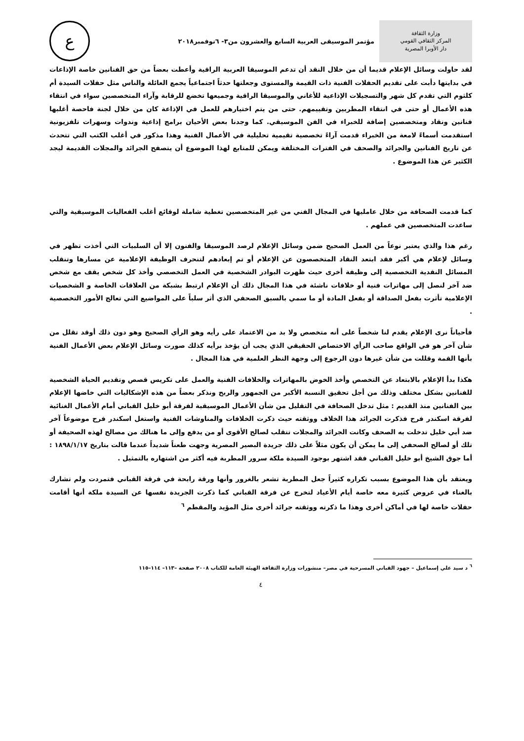وزارة الثقافة
المركز الثقافي القومي
دار الأوبرا المصرية
مؤتمر الموسيقى العربية السابع والعشرون من٣- ٦نوفمبر٢٠١٨
ع
لقد حاولت وسائل الإعلام قديما أن من خلال النقد أن تدعم الموسيقا العربية الراقية وأعطت بعضاً من حق الفنانين خاصة الإذاعات في بدايتها دأبت على تقديم الحفلات الفنية ذات القيمة والمستوى وجعلتها حدثاً اجتماعياً يجمع العائلة والناس مثل حفلات السيدة أم كلثوم التي تقدم كل شهر والتسجيلات الإذاعية للأغاني والموسيقا الراقية وجميعها تخضع للرقابة وآراء المتخصصين سواء في انتقاء هذه الأعمال أو حتى في انتقاء المطربين وتقييمهم. حتى من يتم اختيارهم للعمل في الإذاعة كان من خلال لجنة فاحصة أغلبها فنانين ونقاد ومتخصصين إضافة للخبراء في الفن الموسيقي. كما وجدنا بعض الأحيان برامج إذاعية وندوات وسهرات تلفزيونية استقدمت أسماءً لامعة من الخبراء قدمت آراءً تخصصية تقيمية تحليلية في الأعمال الفنية وهذا مذكور في أغلب الكتب التي تتحدث عن تاريخ الفنانين والجرائد والصحف في الفترات المختلفة ويمكن للمتابع لهذا الموضوع أن يتصفح الجرائد والمجلات القديمة ليجد الكثير عن هذا الموضوع .
كما قدمت الصحافة من خلال عامليها في المجال الفني من غير المتخصصين تغطية شاملة لوقائع أغلب الفعاليات الموسيقية والتي ساعدت المتخصصين في عملهم .
رغم هذا والذي يعتبر نوعاً من العمل الصحيح ضمن وسائل الإعلام لرصد الموسيقا والفنون إلا أن السلبيات التي أخذت تظهر في وسائل لإعلام هي أكبر فقد ابتعد النقاد المتخصصون عن الإعلام أو تم إبعادهم لتنحرف الوظيفة الإعلامية عن مسارها وتنقلب المسائل النقدية التخصصية إلى وظيفة أخرى حيث ظهرت البوادر الشخصية في العمل التخصصي وأخذ كل شخص يقف مع شخص ضد آخر لنصل إلى مهاترات فنية أو خلافات ناشئة في هذا المجال ذلك أن الإعلام ارتبط بشبكة من العلاقات الخاصة و الشخصيات الإعلامية تأثرت بفعل الصداقة أو بفعل المادة أو ما سمي بالسبق الصحفي الذي أثر سلباً على المواضيع التي تعالج الأمور التخصصية .
فأحياناً نرى الإعلام يقدم لنا شخصاً على أنه متخصص ولا بد من الاعتماد على رأيه وهو الرأي الصحيح وهو دون ذلك أوقد تقلل من شأن آخر هو في الواقع صاحب الرأي الاختصاص الحقيقي الذي يجب أن يؤخذ برأيه كذلك صورت وسائل الإعلام بعض الأعمال الفنية بأنها القمة وقللت من شأن غيرها دون الرجوع إلى وجهة النظر العلمية في هذا المجال .
هكذا بدأ الإعلام بالابتعاد عن التخصص وأخذ الخوض بالمهاترات والخلافات الفنية والعمل على تكريس قصص وتقديم الحياة الشخصية للفنانين بشكل مختلف وذلك من أجل تحقيق النسبة الأكبر من الجمهور والربح ونذكر بعضاً من هذه الإشكاليات التي خاضها الإعلام بين الفنانين منذ القديم : مثل تدخل الصحافة في التقليل من شأن الأعمال الموسيقية لفرقة أبو خليل القباني أمام الأعمال الغنائية لفرقة اسكندر فرح فذكرت الجرائد هذا الخلاف ووثقته حيث ذكرت الخلافات والمناوشات الفنية واستغل اسكندر فرح موضوعاً آخر ضد أبي خليل تدخلت به الصحف وكانت الجرائد والمجلات تتقلب لصالح الأقوى أو من يدفع وإلى ما هنالك من مصالح لهذه الصحيفة أو تلك أو لصالح الصحفي إلى ما يمكن أن يكون مثلاً على ذلك جريدة البصير المصرية وجهت طعناً شديداً عندما قالت بتاريخ ١٨٩٨/١/١٧ : أما جوق الشيخ أبو خليل القباني فقد اشتهر بوجود السيدة ملكة سرور المطربة فيه أكثر من اشتهاره بالتمثيل .
ويعتقد بأن هذا الموضوع بسبب تكراره كثيراً جعل المطربة تشعر بالغرور وأنها ورقة رابحة في فرقة القباني فتمردت ولم تشارك بالغناء في عروض كثيرة معه خاصة أيام الأعياد لتخرج عن فرقة القباني كما ذكرت الجريدة نفسها عن السيدة ملكة أنها أقامت حفلات خاصة لها في أماكن أخرى وهذا ما ذكرته ووثقته جرائد أخرى مثل المؤيد والمقطم <sup>٦</sup>
<sup>٦</sup> د سيد علي إسماعيل – جهود القباني المسرحية في مصر– منشورات وزارة الثقافة الهيئة العامة للكتاب ٢٠٠٨ صفحة –١١٣– ١١٤–١١٥
٤